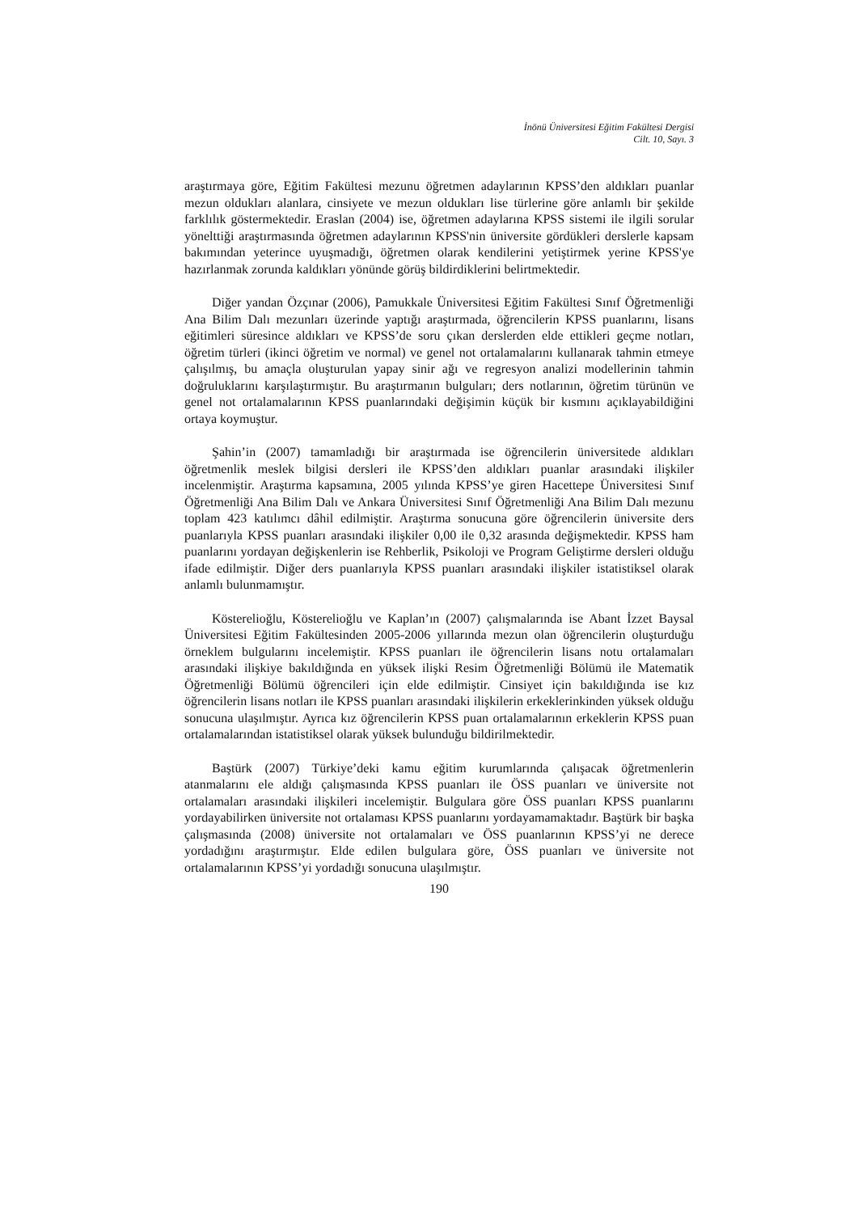İnönü Üniversitesi Eğitim Fakültesi Dergisi
Cilt. 10, Sayı. 3
araştırmaya göre, Eğitim Fakültesi mezunu öğretmen adaylarının KPSS’den aldıkları puanlar mezun oldukları alanlara, cinsiyete ve mezun oldukları lise türlerine göre anlamlı bir şekilde farklılık göstermektedir. Eraslan (2004) ise, öğretmen adaylarına KPSS sistemi ile ilgili sorular yönelttiği araştırmasında öğretmen adaylarının KPSS'nin üniversite gördükleri derslerle kapsam bakımından yeterince uyuşmadığı, öğretmen olarak kendilerini yetiştirmek yerine KPSS'ye hazırlanmak zorunda kaldıkları yönünde görüş bildirdiklerini belirtmektedir.
Diğer yandan Özçınar (2006), Pamukkale Üniversitesi Eğitim Fakültesi Sınıf Öğretmenliği Ana Bilim Dalı mezunları üzerinde yaptığı araştırmada, öğrencilerin KPSS puanlarını, lisans eğitimleri süresince aldıkları ve KPSS’de soru çıkan derslerden elde ettikleri geçme notları, öğretim türleri (ikinci öğretim ve normal) ve genel not ortalamalarını kullanarak tahmin etmeye çalışılmış, bu amaçla oluşturulan yapay sinir ağı ve regresyon analizi modellerinin tahmin doğruluklarını karşılaştırmıştır. Bu araştırmanın bulguları; ders notlarının, öğretim türünün ve genel not ortalamalarının KPSS puanlarındaki değişimin küçük bir kısmını açıklayabildiğini ortaya koymuştur.
Şahin’in (2007) tamamladığı bir araştırmada ise öğrencilerin üniversitede aldıkları öğretmenlik meslek bilgisi dersleri ile KPSS’den aldıkları puanlar arasındaki ilişkiler incelenmiştir. Araştırma kapsamına, 2005 yılında KPSS’ye giren Hacettepe Üniversitesi Sınıf Öğretmenliği Ana Bilim Dalı ve Ankara Üniversitesi Sınıf Öğretmenliği Ana Bilim Dalı mezunu toplam 423 katılımcı dâhil edilmiştir. Araştırma sonucuna göre öğrencilerin üniversite ders puanlarıyla KPSS puanları arasındaki ilişkiler 0,00 ile 0,32 arasında değişmektedir. KPSS ham puanlarını yordayan değişkenlerin ise Rehberlik, Psikoloji ve Program Geliştirme dersleri olduğu ifade edilmiştir. Diğer ders puanlarıyla KPSS puanları arasındaki ilişkiler istatistiksel olarak anlamlı bulunmamıştır.
Kösterelioğlu, Kösterelioğlu ve Kaplan’ın (2007) çalışmalarında ise Abant İzzet Baysal Üniversitesi Eğitim Fakültesinden 2005-2006 yıllarında mezun olan öğrencilerin oluşturduğu örneklem bulgularını incelemiştir. KPSS puanları ile öğrencilerin lisans notu ortalamaları arasındaki ilişkiye bakıldığında en yüksek ilişki Resim Öğretmenliği Bölümü ile Matematik Öğretmenliği Bölümü öğrencileri için elde edilmiştir. Cinsiyet için bakıldığında ise kız öğrencilerin lisans notları ile KPSS puanları arasındaki ilişkilerin erkeklerinkinden yüksek olduğu sonucuna ulaşılmıştır. Ayrıca kız öğrencilerin KPSS puan ortalamalarının erkeklerin KPSS puan ortalamalarından istatistiksel olarak yüksek bulunduğu bildirilmektedir.
Baştürk (2007) Türkiye’deki kamu eğitim kurumlarında çalışacak öğretmenlerin atanmalarını ele aldığı çalışmasında KPSS puanları ile ÖSS puanları ve üniversite not ortalamaları arasındaki ilişkileri incelemiştir. Bulgulara göre ÖSS puanları KPSS puanlarını yordayabilirken üniversite not ortalaması KPSS puanlarını yordayamamaktadır. Baştürk bir başka çalışmasında (2008) üniversite not ortalamaları ve ÖSS puanlarının KPSS’yi ne derece yordadığını araştırmıştır. Elde edilen bulgulara göre, ÖSS puanları ve üniversite not ortalamalarının KPSS’yi yordadığı sonucuna ulaşılmıştır.
190